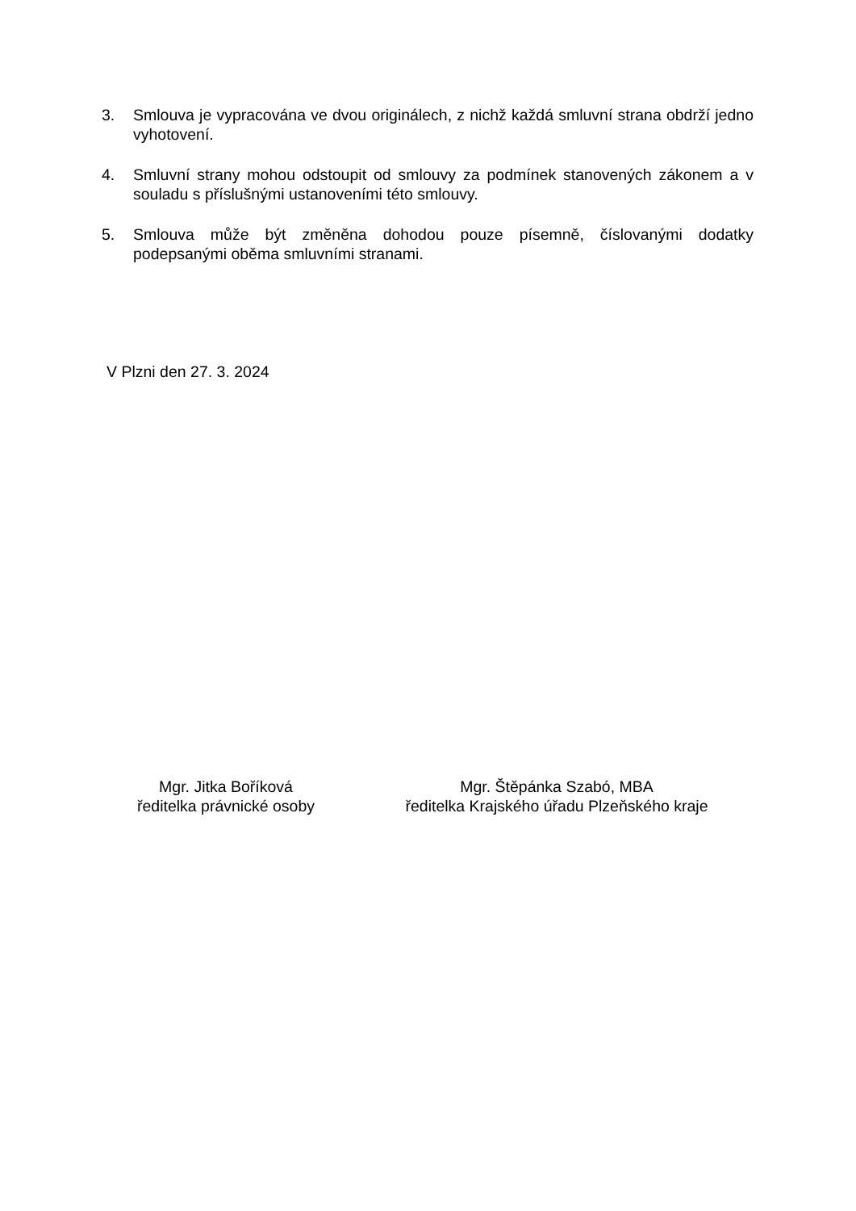3. Smlouva je vypracována ve dvou originálech, z nichž každá smluvní strana obdrží jedno vyhotovení.
4. Smluvní strany mohou odstoupit od smlouvy za podmínek stanovených zákonem a v souladu s příslušnými ustanoveními této smlouvy.
5. Smlouva může být změněna dohodou pouze písemně, číslovanými dodatky podepsanými oběma smluvními stranami.
V Plzni den 27. 3. 2024
Mgr. Jitka Boříková
ředitelka právnické osoby
Mgr. Štěpánka Szabó, MBA
ředitelka Krajského úřadu Plzeňského kraje